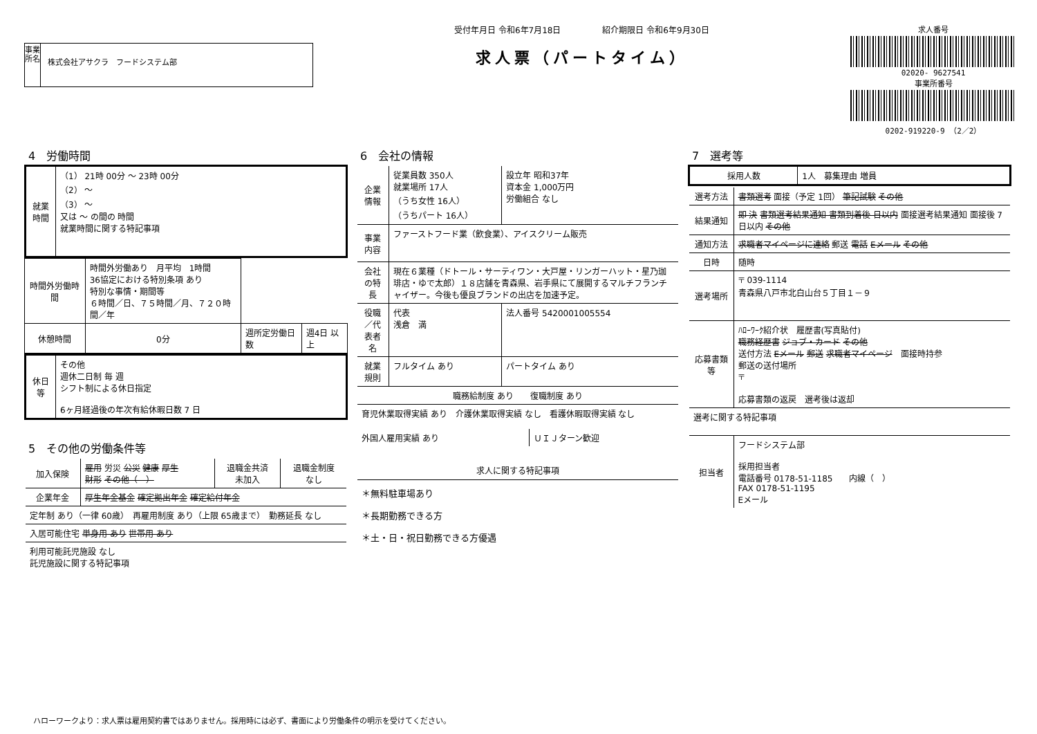事業所名
株式会社アサクラ　フードシステム部
受付年月日 令和6年7月18日　　　　　紹介期限日 令和6年9月30日
求人票（パートタイム）
求人番号
02020- 9627541
事業所番号
0202-919220-9 （2／2）
4　労働時間
| 就業時間 | （1） 21時 00分 ～ 23時 00分 （2） ～ （3） ～ 又は ～ の間の 時間 就業時間に関する特記事項 |
| 時間外労働時間 | 時間外労働あり 月平均 1時間 36協定における特別条項 あり 特別な事情・期間等 ６時間／日、７５時間／月、７２０時間／年 | | |
| 休憩時間 | 0分 | 週所定労働日数 | 週4日 以上 |
| 休日等 | その他 週休二日制 毎 週 シフト制による休日指定 6ヶ月経過後の年次有給休暇日数 7 日 |
5　その他の労働条件等
| 加入保険 | 雇用 労災 公災 健康 厚生 財形 その他（ ） | 退職金共済 未加入 | 退職金制度 なし |
| 企業年金 | 厚生年金基金 確定拠出年金 確定給付年金 | | |
| 定年制 あり（一律 60歳） 再雇用制度 あり（上限 65歳まで） 勤務延長 なし | | | |
| 入居可能住宅 単身用 あり 世帯用 あり | | | |
| 利用可能託児施設 なし 託児施設に関する特記事項 | | | |
6　会社の情報
| 企業情報 | 従業員数 350人 就業場所 17人 （うち女性 16人） （うちパート 16人） | 設立年 昭和37年 資本金 1,000万円 労働組合 なし |
| 事業内容 | ファーストフード業（飲食業）、アイスクリーム販売 | |
| 会社の特長 | 現在６業種（ドトール・サーティワン・大戸屋・リンガーハット・星乃珈琲店・ゆで太郎）１８店舗を青森県、岩手県にて展開するマルチフランチャイザー。今後も優良ブランドの出店を加速予定。 | |
| 役職／代表者名 | 代表 浅倉 満 | 法人番号 5420001005554 |
| 就業規則 | フルタイム あり | パートタイム あり |
| 職務給制度 あり 復職制度 あり | | |
| 育児休業取得実績 あり 介護休業取得実績 なし 看護休暇取得実績 なし | | |
| 外国人雇用実績 あり | ＵＩＪターン歓迎 |
| 求人に関する特記事項 |
| --- |
| ＊無料駐車場あり ＊長期勤務できる方 ＊土・日・祝日勤務できる方優遇 |
7　選考等
| 採用人数 | 1人 募集理由 増員 |
| 選考方法 | 書類選考 面接（予定 1回） 筆記試験 その他 |
| 結果通知 | 即 決 書類選考結果通知 書類到着後 日以内 面接選考結果通知 面接後 7日以内 その他 |
| 通知方法 | 求職者マイページに連絡 郵送 電話 Eメール その他 |
| 日時 | 随時 |
| 選考場所 | 〒 039-1114 青森県八戸市北白山台５丁目１－９ |
| 応募書類等 | ﾊﾛｰﾜｰｸ紹介状 履歴書(写真貼付) 職務経歴書 ジョブ・カード その他 送付方法 Eメール 郵送 求職者マイページ 面接時持参 郵送の送付場所 〒 応募書類の返戻 選考後は返却 |
| 選考に関する特記事項 | |
| 担当者 | フードシステム部 採用担当者 電話番号 0178-51-1185 内線（ ） FAX 0178-51-1195 Eメール |
ハローワークより：求人票は雇用契約書ではありません。採用時には必ず、書面により労働条件の明示を受けてください。